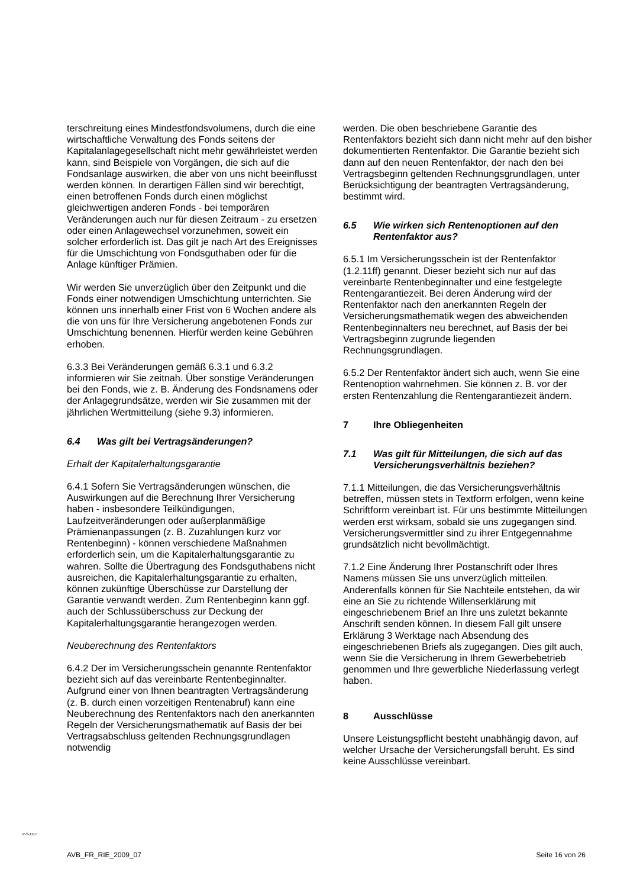terschreitung eines Mindestfondsvolumens, durch die eine wirtschaftliche Verwaltung des Fonds seitens der Kapitalanlagegesellschaft nicht mehr gewährleistet werden kann, sind Beispiele von Vorgängen, die sich auf die Fondsanlage auswirken, die aber von uns nicht beeinflusst werden können. In derartigen Fällen sind wir berechtigt, einen betroffenen Fonds durch einen möglichst gleichwertigen anderen Fonds - bei temporären Veränderungen auch nur für diesen Zeitraum - zu ersetzen oder einen Anlagewechsel vorzunehmen, soweit ein solcher erforderlich ist. Das gilt je nach Art des Ereignisses für die Umschichtung von Fondsguthaben oder für die Anlage künftiger Prämien.
Wir werden Sie unverzüglich über den Zeitpunkt und die Fonds einer notwendigen Umschichtung unterrichten. Sie können uns innerhalb einer Frist von 6 Wochen andere als die von uns für Ihre Versicherung angebotenen Fonds zur Umschichtung benennen. Hierfür werden keine Gebühren erhoben.
6.3.3 Bei Veränderungen gemäß 6.3.1 und 6.3.2 informieren wir Sie zeitnah. Über sonstige Veränderungen bei den Fonds, wie z. B. Änderung des Fondsnamens oder der Anlagegrundsätze, werden wir Sie zusammen mit der jährlichen Wertmitteilung (siehe 9.3) informieren.
6.4 Was gilt bei Vertragsänderungen?
Erhalt der Kapitalerhaltungsgarantie
6.4.1 Sofern Sie Vertragsänderungen wünschen, die Auswirkungen auf die Berechnung Ihrer Versicherung haben - insbesondere Teilkündigungen, Laufzeitveränderungen oder außerplanmäßige Prämienanpassungen (z. B. Zuzahlungen kurz vor Rentenbeginn) - können verschiedene Maßnahmen erforderlich sein, um die Kapitalerhaltungsgarantie zu wahren. Sollte die Übertragung des Fondsguthabens nicht ausreichen, die Kapitalerhaltungsgarantie zu erhalten, können zukünftige Überschüsse zur Darstellung der Garantie verwandt werden. Zum Rentenbeginn kann ggf. auch der Schlussüberschuss zur Deckung der Kapitalerhaltungsgarantie herangezogen werden.
Neuberechnung des Rentenfaktors
6.4.2 Der im Versicherungsschein genannte Rentenfaktor bezieht sich auf das vereinbarte Rentenbeginnalter. Aufgrund einer von Ihnen beantragten Vertragsänderung (z. B. durch einen vorzeitigen Rentenabruf) kann eine Neuberechnung des Rentenfaktors nach den anerkannten Regeln der Versicherungsmathematik auf Basis der bei Vertragsabschluss geltenden Rechnungsgrundlagen notwendig
werden. Die oben beschriebene Garantie des Rentenfaktors bezieht sich dann nicht mehr auf den bisher dokumentierten Rentenfaktor. Die Garantie bezieht sich dann auf den neuen Rentenfaktor, der nach den bei Vertragsbeginn geltenden Rechnungsgrundlagen, unter Berücksichtigung der beantragten Vertragsänderung, bestimmt wird.
6.5 Wie wirken sich Rentenoptionen auf den Rentenfaktor aus?
6.5.1 Im Versicherungsschein ist der Rentenfaktor (1.2.11ff) genannt. Dieser bezieht sich nur auf das vereinbarte Rentenbeginnalter und eine festgelegte Rentengarantiezeit. Bei deren Änderung wird der Rentenfaktor nach den anerkannten Regeln der Versicherungsmathematik wegen des abweichenden Rentenbeginnalters neu berechnet, auf Basis der bei Vertragsbeginn zugrunde liegenden Rechnungsgrundlagen.
6.5.2 Der Rentenfaktor ändert sich auch, wenn Sie eine Rentenoption wahrnehmen. Sie können z. B. vor der ersten Rentenzahlung die Rentengarantiezeit ändern.
7 Ihre Obliegenheiten
7.1 Was gilt für Mitteilungen, die sich auf das Versicherungsverhältnis beziehen?
7.1.1 Mitteilungen, die das Versicherungsverhältnis betreffen, müssen stets in Textform erfolgen, wenn keine Schriftform vereinbart ist. Für uns bestimmte Mitteilungen werden erst wirksam, sobald sie uns zugegangen sind. Versicherungsvermittler sind zu ihrer Entgegennahme grundsätzlich nicht bevollmächtigt.
7.1.2 Eine Änderung Ihrer Postanschrift oder Ihres Namens müssen Sie uns unverzüglich mitteilen. Anderenfalls können für Sie Nachteile entstehen, da wir eine an Sie zu richtende Willenserklärung mit eingeschriebenem Brief an Ihre uns zuletzt bekannte Anschrift senden können. In diesem Fall gilt unsere Erklärung 3 Werktage nach Absendung des eingeschriebenen Briefs als zugegangen. Dies gilt auch, wenn Sie die Versicherung in Ihrem Gewerbebetrieb genommen und Ihre gewerbliche Niederlassung verlegt haben.
8 Ausschlüsse
Unsere Leistungspflicht besteht unabhängig davon, auf welcher Ursache der Versicherungsfall beruht. Es sind keine Ausschlüsse vereinbart.
P-S-1117
AVB_FR_RIE_2009_07 Seite 16 von 26